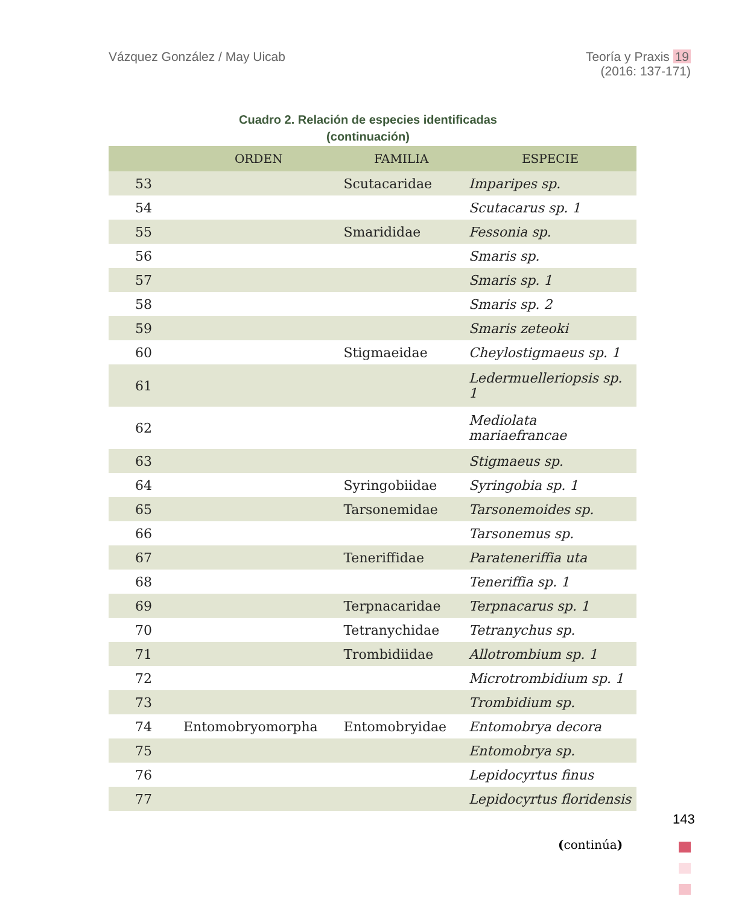Vázquez González / May Uicab Teoría y Praxis 19
(2016: 137-171)
Cuadro 2. Relación de especies identificadas
(continuación)
| | ORDEN | FAMILIA | ESPECIE |
| --- | --- | --- | --- |
| 53 | | Scutacaridae | Imparipes sp. |
| 54 | | | Scutacarus sp. 1 |
| 55 | | Smarididae | Fessonia sp. |
| 56 | | | Smaris sp. |
| 57 | | | Smaris sp. 1 |
| 58 | | | Smaris sp. 2 |
| 59 | | | Smaris zeteoki |
| 60 | | Stigmaeidae | Cheylostigmaeus sp. 1 |
| 61 | | | Ledermuelleriopsis sp. 1 |
| 62 | | | Mediolata mariaefrancae |
| 63 | | | Stigmaeus sp. |
| 64 | | Syringobiidae | Syringobia sp. 1 |
| 65 | | Tarsonemidae | Tarsonemoides sp. |
| 66 | | | Tarsonemus sp. |
| 67 | | Teneriffidae | Parateneriffia uta |
| 68 | | | Teneriffia sp. 1 |
| 69 | | Terpnacaridae | Terpnacarus sp. 1 |
| 70 | | Tetranychidae | Tetranychus sp. |
| 71 | | Trombidiidae | Allotrombium sp. 1 |
| 72 | | | Microtrombidium sp. 1 |
| 73 | | | Trombidium sp. |
| 74 | Entomobryomorpha | Entomobryidae | Entomobrya decora |
| 75 | | | Entomobrya sp. |
| 76 | | | Lepidocyrtus finus |
| 77 | | | Lepidocyrtus floridensis |
143
(continúa)